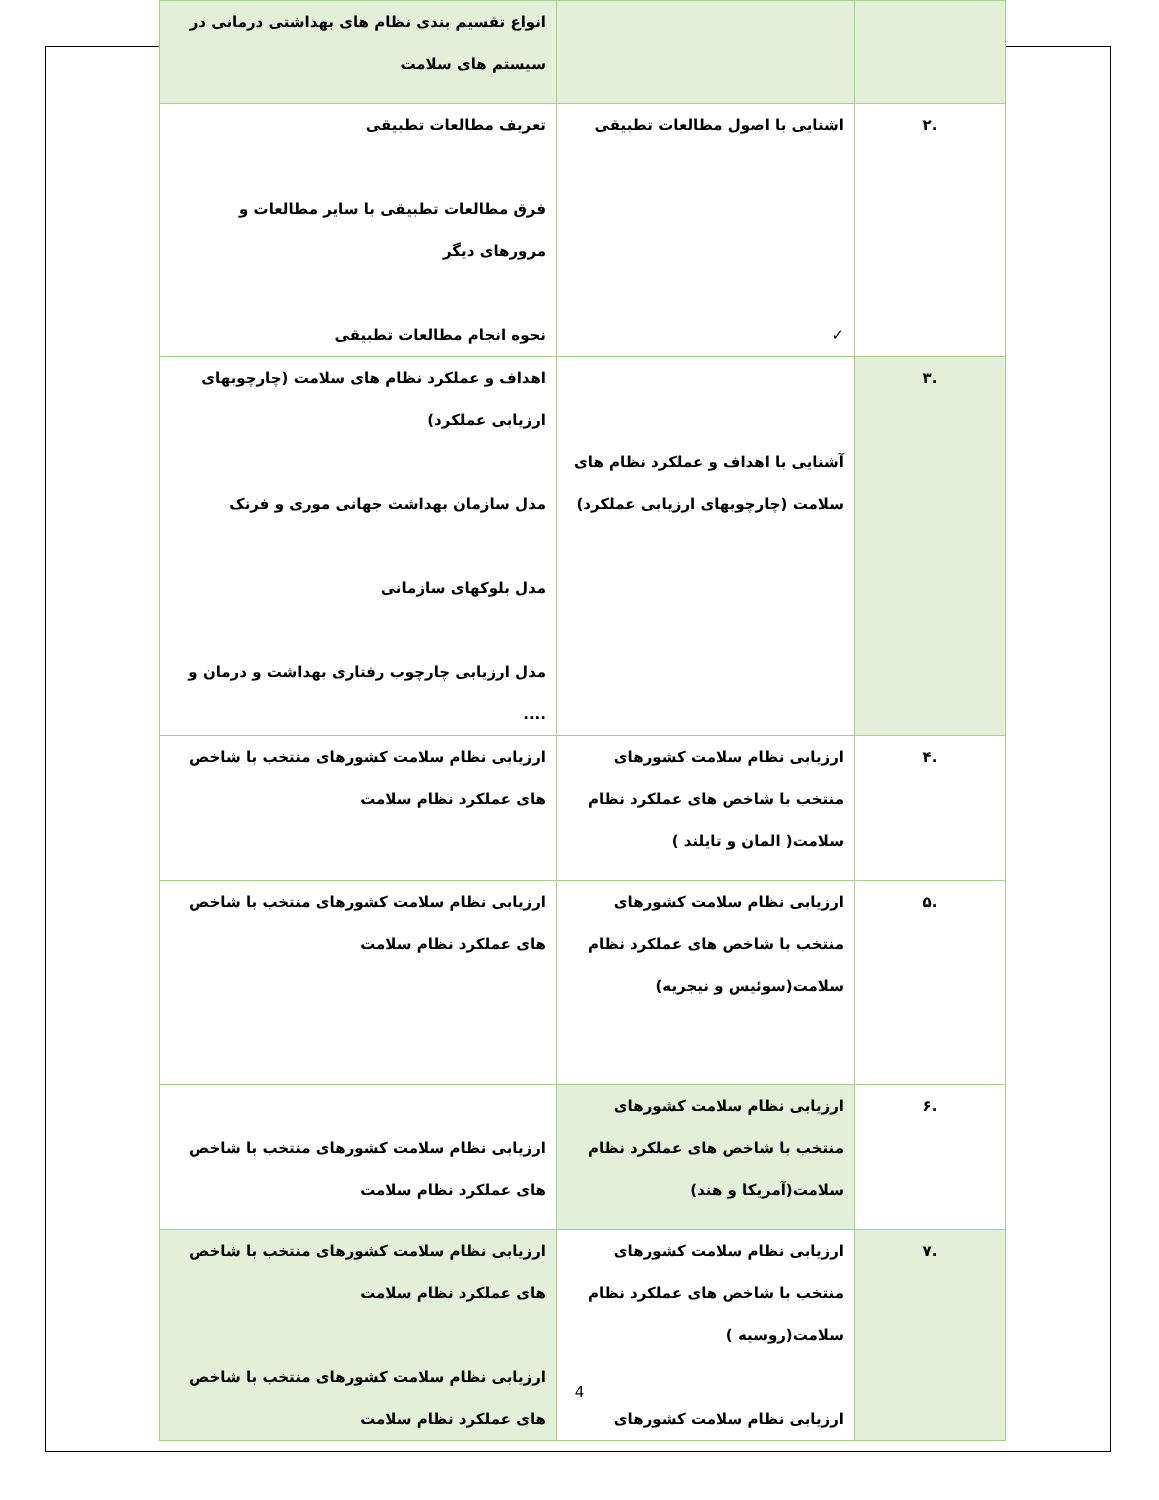| | | انواع تقسیم بندی نظام های بهداشتی درمانی در سیستم های سلامت |
| .۲ | اشنایی با اصول مطالعات تطبیقی ✓ | تعریف مطالعات تطبیقی فرق مطالعات تطبیقی با سایر مطالعات و مرورهای دیگر نحوه انجام مطالعات تطبیقی |
| .۳ | آشنایی با اهداف و عملکرد نظام های سلامت (چارچوبهای ارزیابی عملکرد) | اهداف و عملکرد نظام های سلامت (چارچوبهای ارزیابی عملکرد) مدل سازمان بهداشت جهانی موری و فرنک مدل بلوکهای سازمانی مدل ارزیابی چارچوب رفتاری بهداشت و درمان و .... |
| .۴ | ارزیابی نظام سلامت کشورهای منتخب با شاخص های عملکرد نظام سلامت( المان و تایلند ) | ارزیابی نظام سلامت کشورهای منتخب با شاخص های عملکرد نظام سلامت |
| .۵ | ارزیابی نظام سلامت کشورهای منتخب با شاخص های عملکرد نظام سلامت(سوئیس و نیجریه) | ارزیابی نظام سلامت کشورهای منتخب با شاخص های عملکرد نظام سلامت |
| .۶ | ارزیابی نظام سلامت کشورهای منتخب با شاخص های عملکرد نظام سلامت(آمریکا و هند) | ارزیابی نظام سلامت کشورهای منتخب با شاخص های عملکرد نظام سلامت |
| .۷ | ارزیابی نظام سلامت کشورهای منتخب با شاخص های عملکرد نظام سلامت(روسیه ) ارزیابی نظام سلامت کشورهای | ارزیابی نظام سلامت کشورهای منتخب با شاخص های عملکرد نظام سلامت ارزیابی نظام سلامت کشورهای منتخب با شاخص های عملکرد نظام سلامت |
4